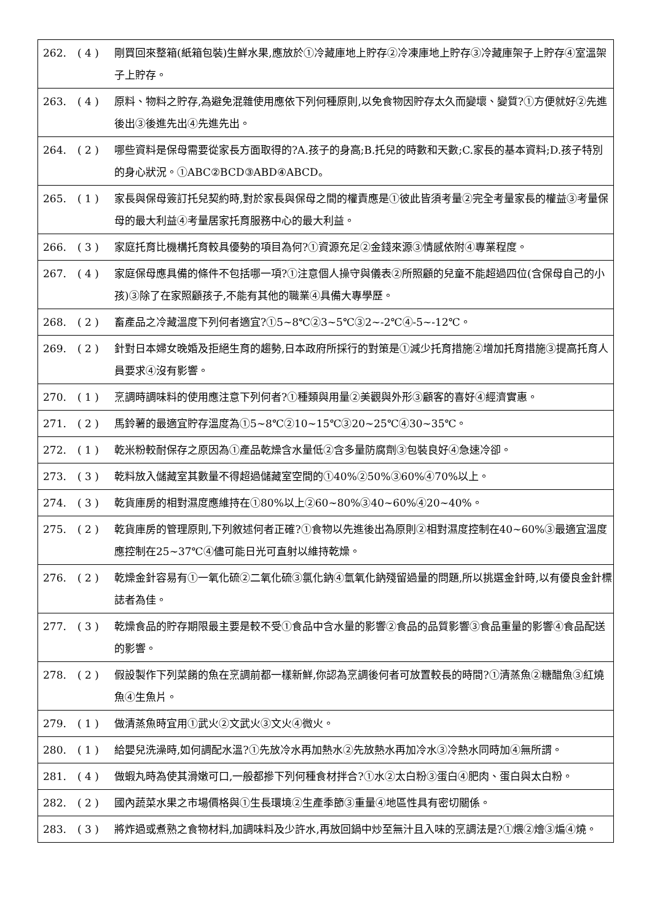| 262. | ( 4 ) | 剛買回來整箱(紙箱包裝)生鮮水果,應放於①冷藏庫地上貯存②冷凍庫地上貯存③冷藏庫架子上貯存④室溫架子上貯存。 |
| 263. | ( 4 ) | 原料、物料之貯存,為避免混雜使用應依下列何種原則,以免食物因貯存太久而變壞、變質?①方便就好②先進後出③後進先出④先進先出。 |
| 264. | ( 2 ) | 哪些資料是保母需要從家長方面取得的?A.孩子的身高;B.托兒的時數和天數;C.家長的基本資料;D.孩子特別的身心狀況。①ABC②BCD③ABD④ABCD。 |
| 265. | ( 1 ) | 家長與保母簽訂托兒契約時,對於家長與保母之間的權責應是①彼此皆須考量②完全考量家長的權益③考量保母的最大利益④考量居家托育服務中心的最大利益。 |
| 266. | ( 3 ) | 家庭托育比機構托育較具優勢的項目為何?①資源充足②金錢來源③情感依附④專業程度。 |
| 267. | ( 4 ) | 家庭保母應具備的條件不包括哪一項?①注意個人操守與儀表②所照顧的兒童不能超過四位(含保母自己的小孩)③除了在家照顧孩子,不能有其他的職業④具備大專學歷。 |
| 268. | ( 2 ) | 畜產品之冷藏溫度下列何者適宜?①5~8℃②3~5℃③2~-2℃④-5~-12℃。 |
| 269. | ( 2 ) | 針對日本婦女晚婚及拒絕生育的趨勢,日本政府所採行的對策是①減少托育措施②增加托育措施③提高托育人員要求④沒有影響。 |
| 270. | ( 1 ) | 烹調時調味料的使用應注意下列何者?①種類與用量②美觀與外形③顧客的喜好④經濟實惠。 |
| 271. | ( 2 ) | 馬鈴薯的最適宜貯存溫度為①5~8℃②10~15℃③20~25℃④30~35℃。 |
| 272. | ( 1 ) | 乾米粉較耐保存之原因為①產品乾燥含水量低②含多量防腐劑③包裝良好④急速冷卻。 |
| 273. | ( 3 ) | 乾料放入儲藏室其數量不得超過儲藏室空間的①40%②50%③60%④70%以上。 |
| 274. | ( 3 ) | 乾貨庫房的相對濕度應維持在①80%以上②60~80%③40~60%④20~40%。 |
| 275. | ( 2 ) | 乾貨庫房的管理原則,下列敘述何者正確?①食物以先進後出為原則②相對濕度控制在40~60%③最適宜溫度應控制在25~37℃④儘可能日光可直射以維持乾燥。 |
| 276. | ( 2 ) | 乾燥金針容易有①一氧化硫②二氧化硫③氯化鈉④氫氧化鈉殘留過量的問題,所以挑選金針時,以有優良金針標誌者為佳。 |
| 277. | ( 3 ) | 乾燥食品的貯存期限最主要是較不受①食品中含水量的影響②食品的品質影響③食品重量的影響④食品配送的影響。 |
| 278. | ( 2 ) | 假設製作下列菜餚的魚在烹調前都一樣新鮮,你認為烹調後何者可放置較長的時間?①清蒸魚②糖醋魚③紅燒魚④生魚片。 |
| 279. | ( 1 ) | 做清蒸魚時宜用①武火②文武火③文火④微火。 |
| 280. | ( 1 ) | 給嬰兒洗澡時,如何調配水溫?①先放冷水再加熱水②先放熱水再加冷水③冷熱水同時加④無所謂。 |
| 281. | ( 4 ) | 做蝦丸時為使其滑嫩可口,一般都摻下列何種食材拌合?①水②太白粉③蛋白④肥肉、蛋白與太白粉。 |
| 282. | ( 2 ) | 國內蔬菜水果之市場價格與①生長環境②生產季節③重量④地區性具有密切關係。 |
| 283. | ( 3 ) | 將炸過或煮熟之食物材料,加調味料及少許水,再放回鍋中炒至無汁且入味的烹調法是?①煨②燴③煸④燒。 |